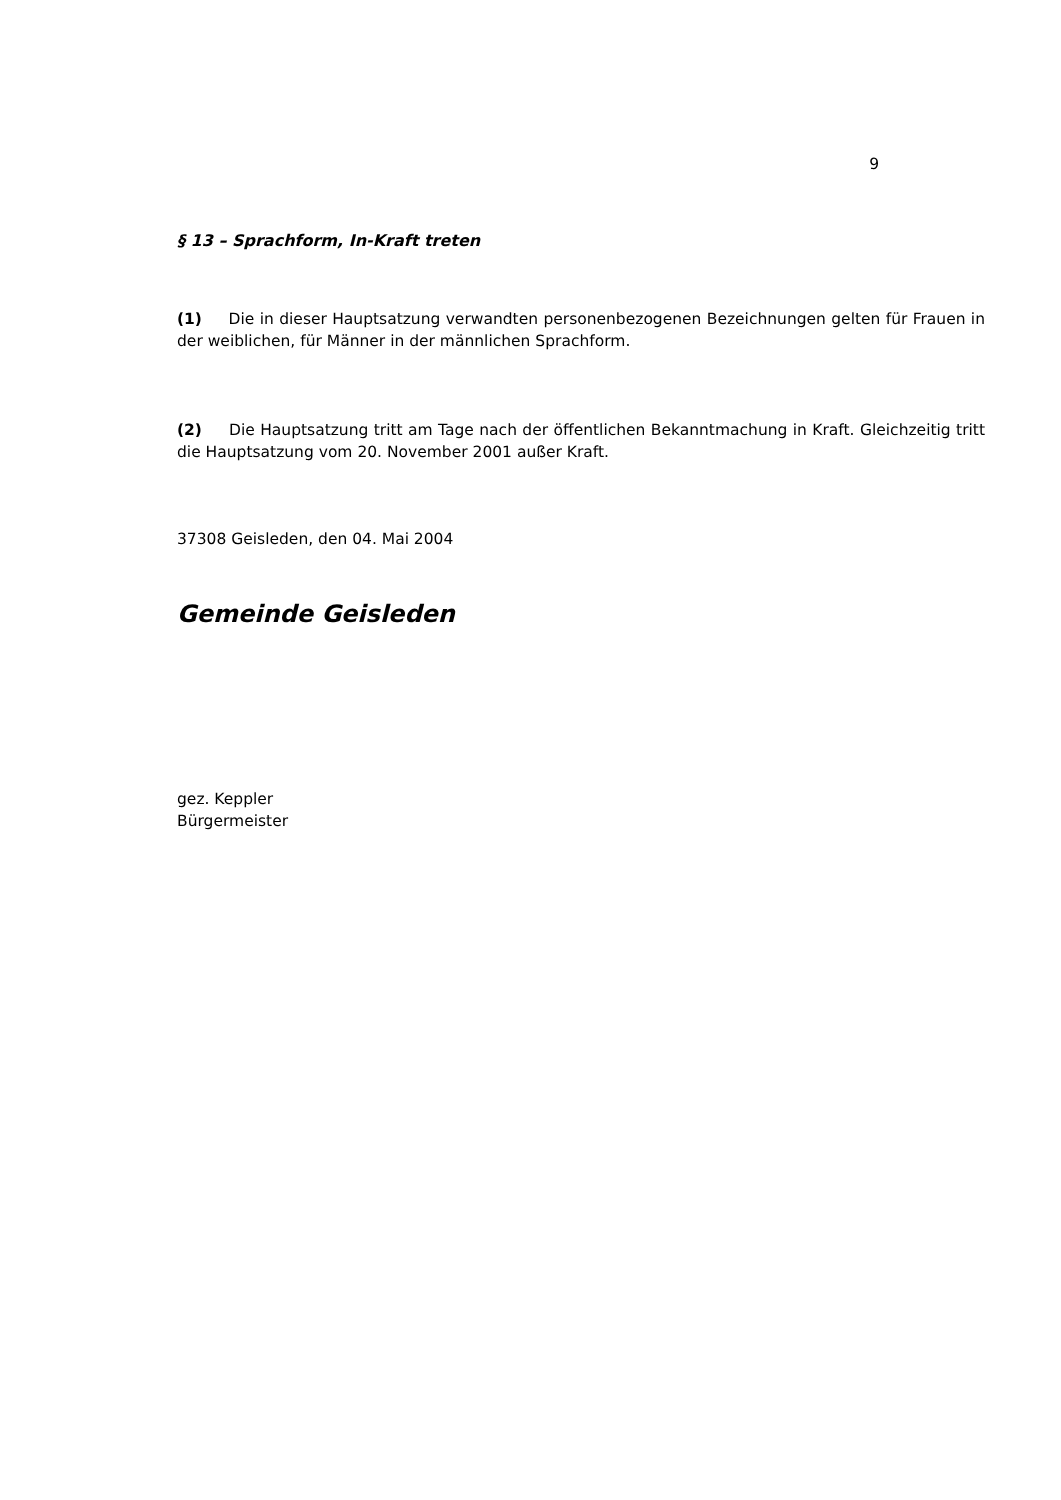9
§ 13 – Sprachform, In-Kraft treten
(1) Die in dieser Hauptsatzung verwandten personenbezogenen Bezeichnungen gelten für Frauen in der weiblichen, für Männer in der männlichen Sprachform.
(2) Die Hauptsatzung tritt am Tage nach der öffentlichen Bekanntmachung in Kraft. Gleichzeitig tritt die Hauptsatzung vom 20. November 2001 außer Kraft.
37308 Geisleden, den 04. Mai 2004
Gemeinde Geisleden
gez. Keppler
Bürgermeister